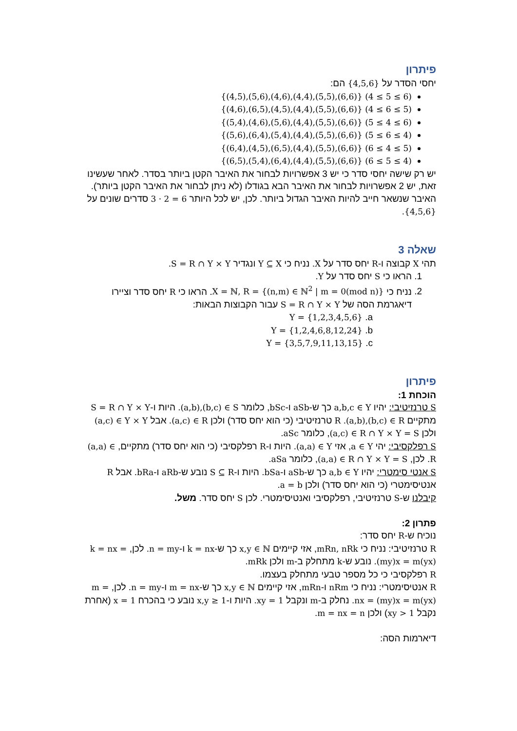פיתרון
יחסי הסדר על {4,5,6} הם:
{(4,5),(5,6),(4,6),(4,4),(5,5),(6,6)} (4 ≤ 5 ≤ 6)
{(4,6),(6,5),(4,5),(4,4),(5,5),(6,6)} (4 ≤ 6 ≤ 5)
{(5,4),(4,6),(5,6),(4,4),(5,5),(6,6)} (5 ≤ 4 ≤ 6)
{(5,6),(6,4),(5,4),(4,4),(5,5),(6,6)} (5 ≤ 6 ≤ 4)
{(6,4),(4,5),(6,5),(4,4),(5,5),(6,6)} (6 ≤ 4 ≤ 5)
{(6,5),(5,4),(6,4),(4,4),(5,5),(6,6)} (6 ≤ 5 ≤ 4)
יש רק שישה יחסי סדר כי יש 3 אפשרויות לבחור את האיבר הקטן ביותר בסדר. לאחר שעשינו זאת, יש 2 אפשרויות לבחור את האיבר הבא בגודלו (לא ניתן לבחור את האיבר הקטן ביותר). האיבר שנשאר חייב להיות האיבר הגדול ביותר. לכן, יש לכל היותר 3 · 2 = 6 סדרים שונים על {4,5,6}.
שאלה 3
תהי X קבוצה ו-R יחס סדר על X. נניח כי Y ⊆ X ונגדיר S = R ∩ Y × Y.
1. הראו כי S יחס סדר על Y.
2. נניח כי X = ℕ, R = {(n,m) ∈ ℕ<sup>2</sup> | m = 0(mod n)}. הראו כי R יחס סדר וציירו דיאגרמת הסה של S = R ∩ Y × Y עבור הקבוצות הבאות:
a. Y = {1,2,3,4,5,6}
b. Y = {1,2,4,6,8,12,24}
c. Y = {3,5,7,9,11,13,15}
פיתרון
הוכחת 1:
S טרנזיטיבי: יהיו a,b,c ∈ Y כך ש-aSb ו-bSc, כלומר (a,b),(b,c) ∈ S. היות ו-S = R ∩ Y × Y מתקיים (a,b),(b,c) ∈ R. R טרנזיטיבי (כי הוא יחס סדר) ולכן (a,c) ∈ R. אבל (a,c) ∈ Y × Y ולכן (a,c) ∈ R ∩ Y × Y = S, כלומר aSc.
S רפלקסיבי: יהי a ∈ Y, אזי (a,a) ∈ Y. היות ו-R רפלקסיבי (כי הוא יחס סדר) מתקיים, (a,a) ∈ R. לכן, (a,a) ∈ R ∩ Y × Y = S, כלומר aSa.
S אנטי סימטרי: יהיו a,b ∈ Y כך ש-aSb ו-bSa. היות ו-S ⊆ R נובע ש-aRb ו-bRa. אבל R אנטיסימטרי (כי הוא יחס סדר) ולכן a = b.
קיבלנו ש-S טרנזיטיבי, רפלקסיבי ואנטיסימטרי. לכן S יחס סדר. משל.
פתרון 2:
נוכיח ש-R יחס סדר:
R טרנזיטיבי: נניח כי mRn, nRk, אזי קיימים x,y ∈ ℕ כך ש-k = nx ו-n = my. לכן, k = nx = (my)x = m(yx). נובע ש-k מתחלק ב-m ולכן mRk.
R רפלקסיבי כי כל מספר טבעי מתחלק בעצמו.
R אנטיסימטרי: נניח כי nRm ו-mRn, אזי קיימים x,y ∈ ℕ כך ש-m = nx ו-n = my. לכן, m = nx = (my)x = m(yx). נחלק ב-m ונקבל xy = 1. היות ו-x,y ≥ 1 נובע כי בהכרח x = 1 (אחרת נקבל xy > 1) ולכן m = nx = n.
דיארמות הסה: